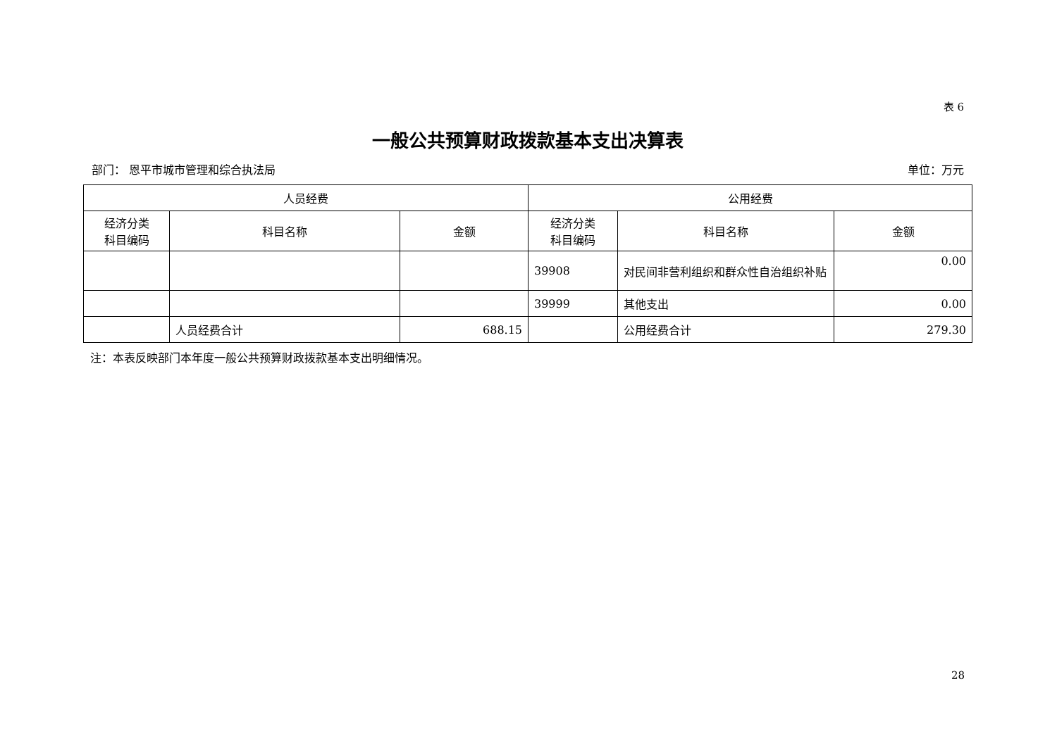表 6
一般公共预算财政拨款基本支出决算表
部门： 恩平市城市管理和综合执法局 单位：万元
| 人员经费 | | | 公用经费 | | |
| --- | --- | --- | --- | --- | --- |
| 经济分类 科目编码 | 科目名称 | 金额 | 经济分类 科目编码 | 科目名称 | 金额 |
| | | | 39908 | 对民间非营利组织和群众性自治组织补贴 | 0.00 |
| | | | 39999 | 其他支出 | 0.00 |
| | 人员经费合计 | 688.15 | | 公用经费合计 | 279.30 |
注：本表反映部门本年度一般公共预算财政拨款基本支出明细情况。
28